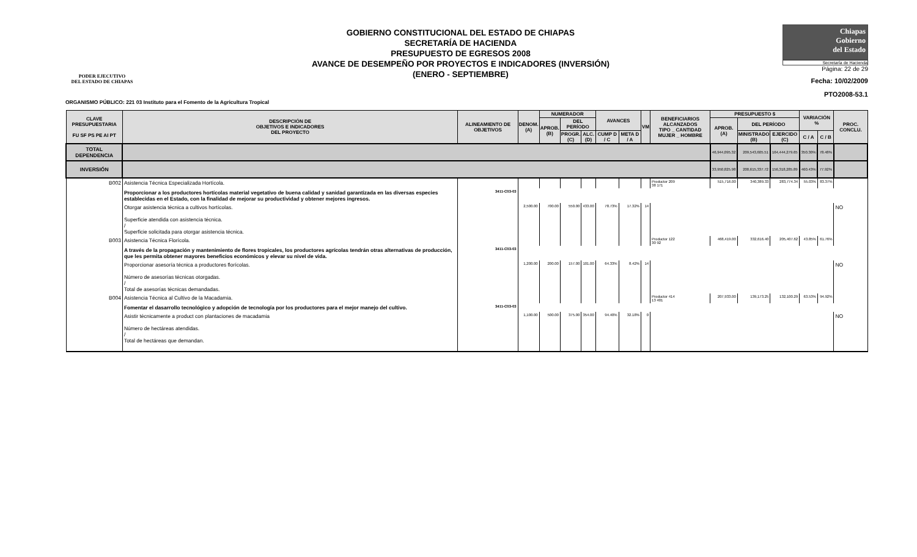PODER EJECUTIVO
DEL ESTADO DE CHIAPAS
GOBIERNO CONSTITUCIONAL DEL ESTADO DE CHIAPAS
SECRETARÍA DE HACIENDA
PRESUPUESTO DE EGRESOS 2008
AVANCE DE DESEMPEÑO POR PROYECTOS E INDICADORES (INVERSIÓN)
(ENERO - SEPTIEMBRE)
Chiapas
Gobierno
del Estado
Secretaría de Hacienda
Página: 22 de 29
Fecha: 10/02/2009
PTO2008-53.1
ORGANISMO PÚBLICO: 221 03 Instituto para el Fomento de la Agricultura Tropical
| CLAVE PRESUPUESTARIA FU SF PS PE AI PT | DESCRIPCIÓN DE OBJETIVOS E INDICADORES DEL PROYECTO | ALINEAMIENTO DE OBJETIVOS | DENOM. (A) | NUMERADOR | | | AVANCES | | VM | BENEFICIARIOS ALCANZADOS TIPO _ CANTIDAD MUJER _ HOMBRE | PRESUPUESTO $ | | | VARIACIÓN % | | PROC. CONCLU. |
| --- | --- | --- | --- | --- | --- | --- | --- | --- | --- | --- | --- | --- | --- | --- | --- | --- |
| | | | | APROB. (B) | DEL PERÍODO | | | | | | APROB. (A) | DEL PERÍODO | | | | |
| | | | | | PROGR. (C) | ALC. (D) | CUMP D / C | META D / A | | | | MINISTRADO (B) | EJERCIDO (C) | C / A | C / B | |
| TOTAL DEPENDENCIA | | | | | | | | | | | 46,944,095.32 | 209,543,605.51 | 164,444,279.65 | 350.30% | 78.48% | |
| INVERSIÓN | | | | | | | | | | | 33,950,825.98 | 200,615,337.72 | 156,318,285.89 | 460.43% | 77.92% | |
| B002 | Asistencia Técnica Especializada Hortícola. | | | | | | | | | Productor 209 38 171 | 515,716.00 | 340,389.33 | 283,774.34 | 55.03% | 83.37% | |
| | Proporcionar a los productores hortícolas material vegetativo de buena calidad y sanidad garantizada en las diversas especies establecidas en el Estado, con la finalidad de mejorar su productividad y obtener mejores ingresos. | 3411-C03-03 | | | | | | | | | | | | | | |
| | Otorgar asistencia técnica a cultivos hortícolas. Superficie atendida con asistencia técnica. / Superficie solicitada para otorgar asistencia técnica. | | 2,500.00 | 700.00 | 550.00 | 433.00 | 78.73% | 17.32% | 14 | | | | | | | NO |
| B003 | Asistencia Técnica Florícola. | | | | | | | | | Productor 122 30 92 | 468,419.00 | 332,616.40 | 205,407.62 | 43.85% | 61.76% | |
| | A través de la propagación y mantenimiento de flores tropicales, los productores agrícolas tendrán otras alternativas de producción, que les permita obtener mayores beneficios económicos y elevar su nivel de vida. | 3411-C03-03 | | | | | | | | | | | | | | |
| | Proporcionar asesoría técnica a productores florícolas. Número de asesorías técnicas otorgadas. / Total de asesorías técnicas demandadas. | | 1,200.00 | 200.00 | 157.00 | 101.00 | 64.33% | 8.42% | 14 | | | | | | | NO |
| B004 | Asistencia Técnica al Cultivo de la Macadamia. | | | | | | | | | Productor 414 13 401 | 207,933.00 | 139,173.25 | 132,100.29 | 63.53% | 94.92% | |
| | Fomentar el dasarrollo tecnológico y adopción de tecnología por los productores para el mejor manejo del cultivo. | 3411-C03-03 | | | | | | | | | | | | | | |
| | Asistir técnicamente a product con plantaciones de macadamia Número de hectáreas atendidas. / Total de hectáreas que demandan. | | 1,100.00 | 500.00 | 375.00 | 354.00 | 94.40% | 32.18% | 0 | | | | | | | NO |